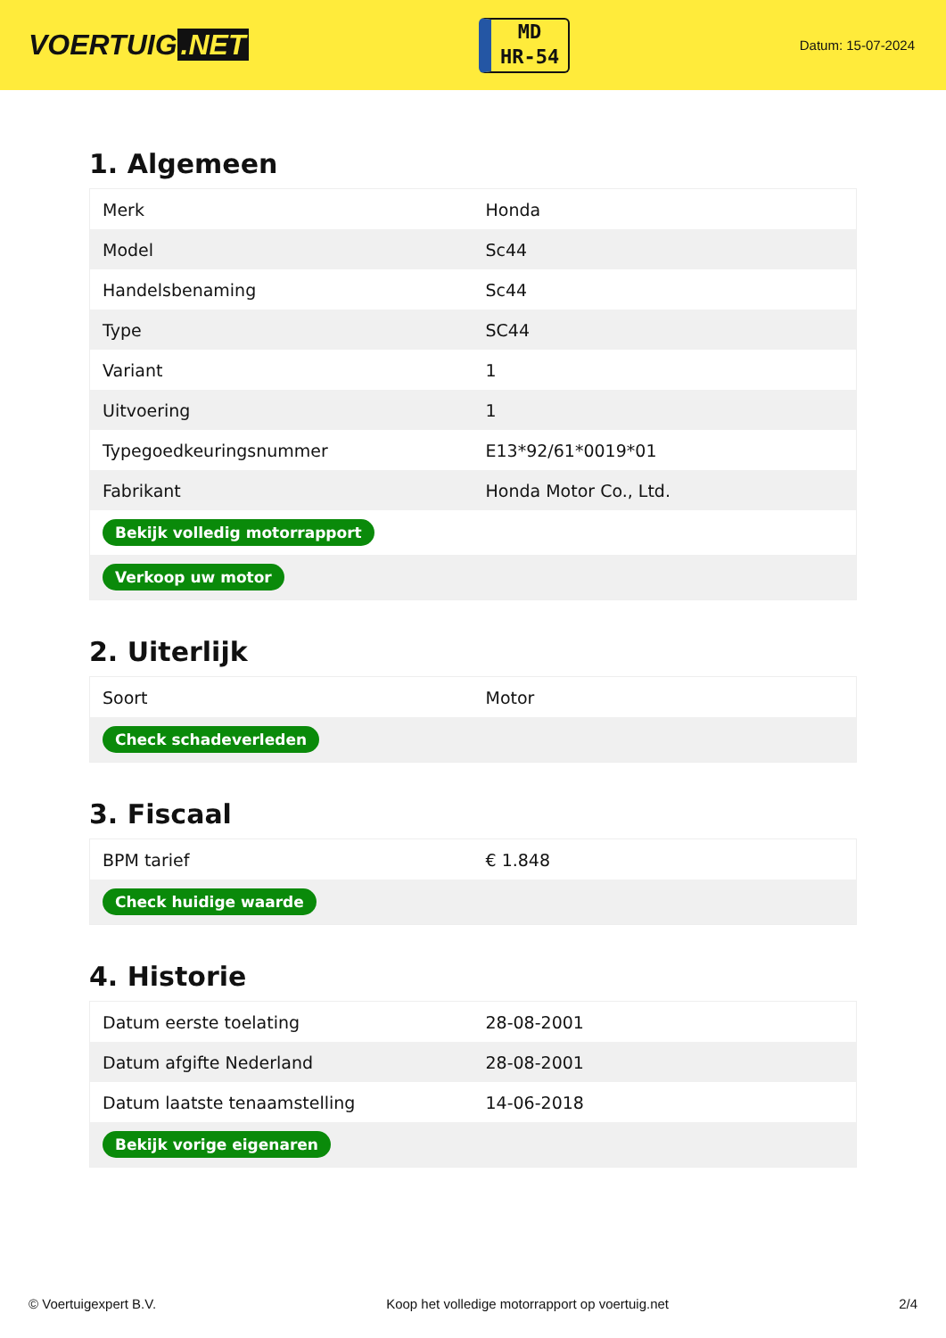VOERTUIG.NET
MD
HR-54
Datum: 15-07-2024
1. Algemeen
| Merk | Honda |
| Model | Sc44 |
| Handelsbenaming | Sc44 |
| Type | SC44 |
| Variant | 1 |
| Uitvoering | 1 |
| Typegoedkeuringsnummer | E13*92/61*0019*01 |
| Fabrikant | Honda Motor Co., Ltd. |
| Bekijk volledig motorrapport | |
| Verkoop uw motor | |
2. Uiterlijk
| Soort | Motor |
| Check schadeverleden | |
3. Fiscaal
| BPM tarief | € 1.848 |
| Check huidige waarde | |
4. Historie
| Datum eerste toelating | 28-08-2001 |
| Datum afgifte Nederland | 28-08-2001 |
| Datum laatste tenaamstelling | 14-06-2018 |
| Bekijk vorige eigenaren | |
© Voertuigexpert B.V. Koop het volledige motorrapport op voertuig.net 2/4